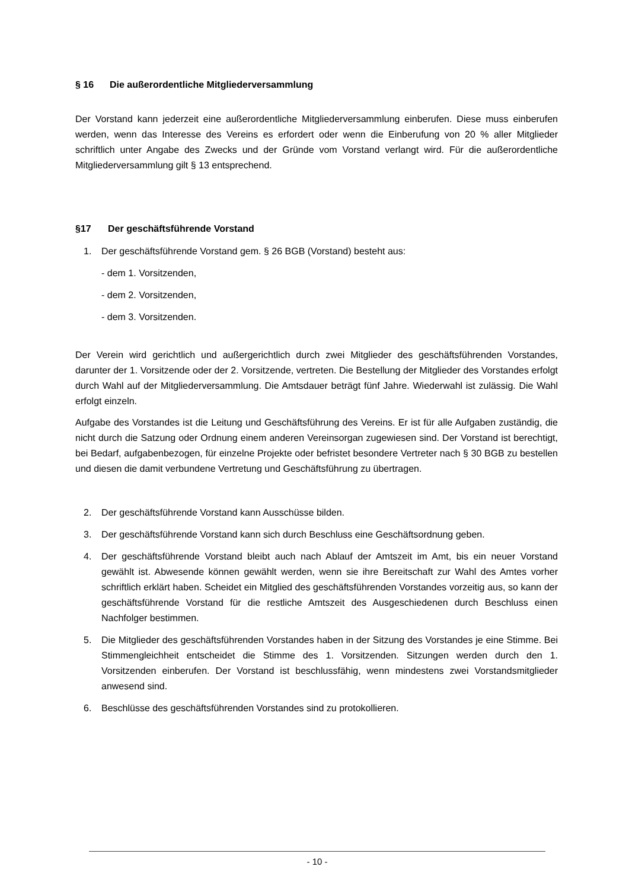§ 16 Die außerordentliche Mitgliederversammlung
Der Vorstand kann jederzeit eine außerordentliche Mitgliederversammlung einberufen. Diese muss einberufen werden, wenn das Interesse des Vereins es erfordert oder wenn die Einberufung von 20 % aller Mitglieder schriftlich unter Angabe des Zwecks und der Gründe vom Vorstand verlangt wird. Für die außerordentliche Mitgliederversammlung gilt § 13 entsprechend.
§17 Der geschäftsführende Vorstand
1. Der geschäftsführende Vorstand gem. § 26 BGB (Vorstand) besteht aus:
- dem 1. Vorsitzenden,
- dem 2. Vorsitzenden,
- dem 3. Vorsitzenden.
Der Verein wird gerichtlich und außergerichtlich durch zwei Mitglieder des geschäftsführenden Vorstandes, darunter der 1. Vorsitzende oder der 2. Vorsitzende, vertreten. Die Bestellung der Mitglieder des Vorstandes erfolgt durch Wahl auf der Mitgliederversammlung. Die Amtsdauer beträgt fünf Jahre. Wiederwahl ist zulässig. Die Wahl erfolgt einzeln.
Aufgabe des Vorstandes ist die Leitung und Geschäftsführung des Vereins. Er ist für alle Aufgaben zuständig, die nicht durch die Satzung oder Ordnung einem anderen Vereinsorgan zugewiesen sind. Der Vorstand ist berechtigt, bei Bedarf, aufgabenbezogen, für einzelne Projekte oder befristet besondere Vertreter nach § 30 BGB zu bestellen und diesen die damit verbundene Vertretung und Geschäftsführung zu übertragen.
2. Der geschäftsführende Vorstand kann Ausschüsse bilden.
3. Der geschäftsführende Vorstand kann sich durch Beschluss eine Geschäftsordnung geben.
4. Der geschäftsführende Vorstand bleibt auch nach Ablauf der Amtszeit im Amt, bis ein neuer Vorstand gewählt ist. Abwesende können gewählt werden, wenn sie ihre Bereitschaft zur Wahl des Amtes vorher schriftlich erklärt haben. Scheidet ein Mitglied des geschäftsführenden Vorstandes vorzeitig aus, so kann der geschäftsführende Vorstand für die restliche Amtszeit des Ausgeschiedenen durch Beschluss einen Nachfolger bestimmen.
5. Die Mitglieder des geschäftsführenden Vorstandes haben in der Sitzung des Vorstandes je eine Stimme. Bei Stimmengleichheit entscheidet die Stimme des 1. Vorsitzenden. Sitzungen werden durch den 1. Vorsitzenden einberufen. Der Vorstand ist beschlussfähig, wenn mindestens zwei Vorstandsmitglieder anwesend sind.
6. Beschlüsse des geschäftsführenden Vorstandes sind zu protokollieren.
- 10 -